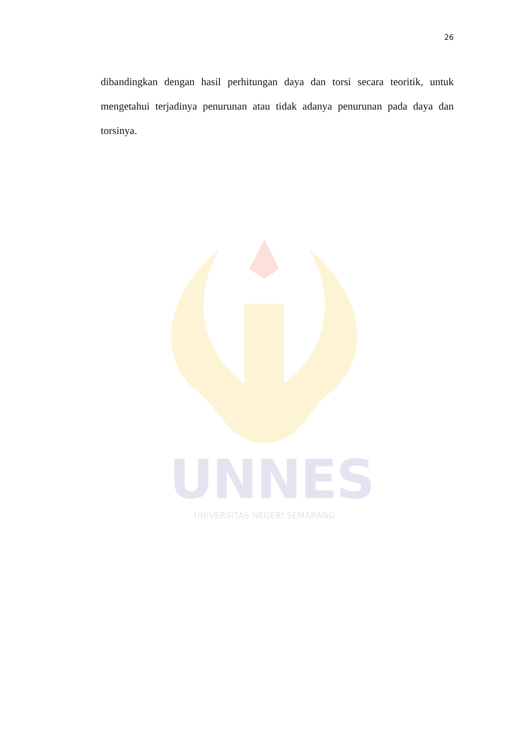26
dibandingkan dengan hasil perhitungan daya dan torsi secara teoritik, untuk mengetahui terjadinya penurunan atau tidak adanya penurunan pada daya dan torsinya.
UNNES
UNIVERSITAS NEGERI SEMARANG